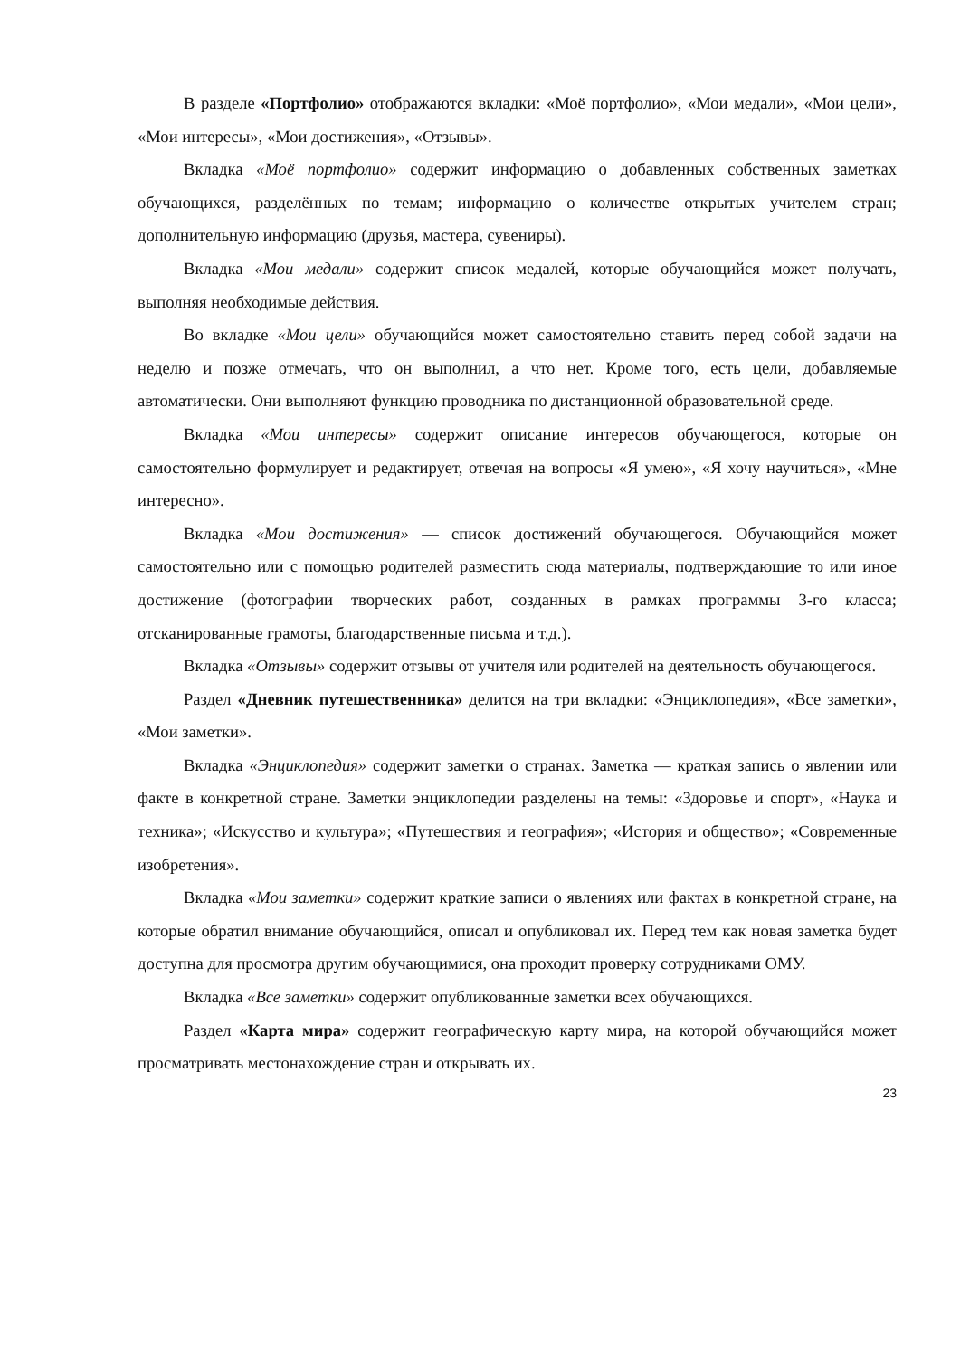В разделе «Портфолио» отображаются вкладки: «Моё портфолио», «Мои медали», «Мои цели», «Мои интересы», «Мои достижения», «Отзывы».
Вкладка «Моё портфолио» содержит информацию о добавленных собственных заметках обучающихся, разделённых по темам; информацию о количестве открытых учителем стран; дополнительную информацию (друзья, мастера, сувениры).
Вкладка «Мои медали» содержит список медалей, которые обучающийся может получать, выполняя необходимые действия.
Во вкладке «Мои цели» обучающийся может самостоятельно ставить перед собой задачи на неделю и позже отмечать, что он выполнил, а что нет. Кроме того, есть цели, добавляемые автоматически. Они выполняют функцию проводника по дистанционной образовательной среде.
Вкладка «Мои интересы» содержит описание интересов обучающегося, которые он самостоятельно формулирует и редактирует, отвечая на вопросы «Я умею», «Я хочу научиться», «Мне интересно».
Вкладка «Мои достижения» — список достижений обучающегося. Обучающийся может самостоятельно или с помощью родителей разместить сюда материалы, подтверждающие то или иное достижение (фотографии творческих работ, созданных в рамках программы 3-го класса; отсканированные грамоты, благодарственные письма и т.д.).
Вкладка «Отзывы» содержит отзывы от учителя или родителей на деятельность обучающегося.
Раздел «Дневник путешественника» делится на три вкладки: «Энциклопедия», «Все заметки», «Мои заметки».
Вкладка «Энциклопедия» содержит заметки о странах. Заметка — краткая запись о явлении или факте в конкретной стране. Заметки энциклопедии разделены на темы: «Здоровье и спорт», «Наука и техника»; «Искусство и культура»; «Путешествия и география»; «История и общество»; «Современные изобретения».
Вкладка «Мои заметки» содержит краткие записи о явлениях или фактах в конкретной стране, на которые обратил внимание обучающийся, описал и опубликовал их. Перед тем как новая заметка будет доступна для просмотра другим обучающимися, она проходит проверку сотрудниками ОМУ.
Вкладка «Все заметки» содержит опубликованные заметки всех обучающихся.
Раздел «Карта мира» содержит географическую карту мира, на которой обучающийся может просматривать местонахождение стран и открывать их.
23